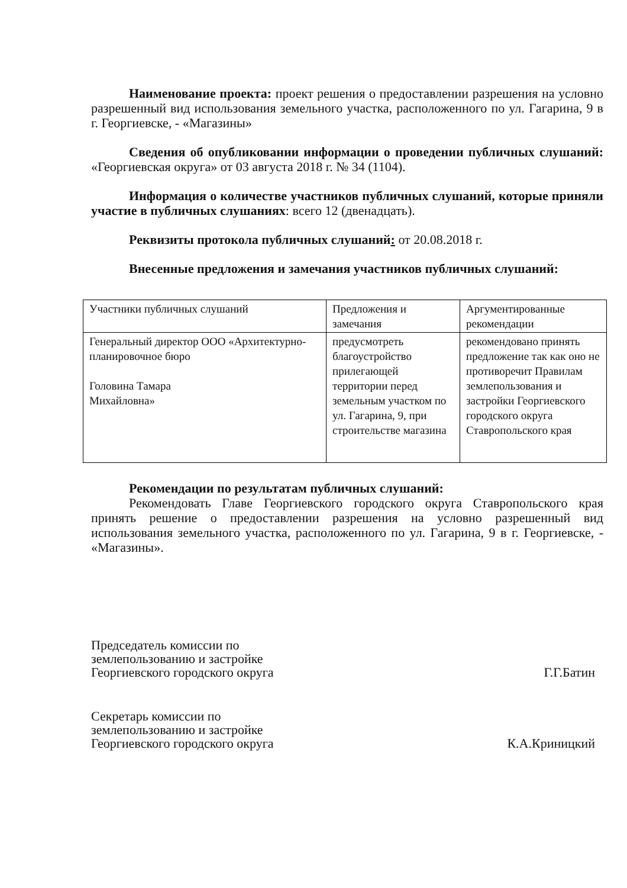Наименование проекта: проект решения о предоставлении разрешения на условно разрешенный вид использования земельного участка, расположенного по ул. Гагарина, 9 в г. Георгиевске, - «Магазины»
Сведения об опубликовании информации о проведении публичных слушаний: «Георгиевская округа» от 03 августа 2018 г. № 34 (1104).
Информация о количестве участников публичных слушаний, которые приняли участие в публичных слушаниях: всего 12 (двенадцать).
Реквизиты протокола публичных слушаний: от 20.08.2018 г.
Внесенные предложения и замечания участников публичных слушаний:
| Участники публичных слушаний | Предложения и замечания | Аргументированные рекомендации |
| Генеральный директор ООО «Архитектурно-планировочное бюро Головина Тамара Михайловна» | предусмотреть благоустройство прилегающей территории перед земельным участком по ул. Гагарина, 9, при строительстве магазина | рекомендовано принять предложение так как оно не противоречит Правилам землепользования и застройки Георгиевского городского округа Ставропольского края |
Рекомендации по результатам публичных слушаний:
Рекомендовать Главе Георгиевского городского округа Ставропольского края принять решение о предоставлении разрешения на условно разрешенный вид использования земельного участка, расположенного по ул. Гагарина, 9 в г. Георгиевске, - «Магазины».
Председатель комиссии по
землепользованию и застройке
Георгиевского городского округа
Г.Г.Батин
Секретарь комиссии по
землепользованию и застройке
Георгиевского городского округа
К.А.Криницкий